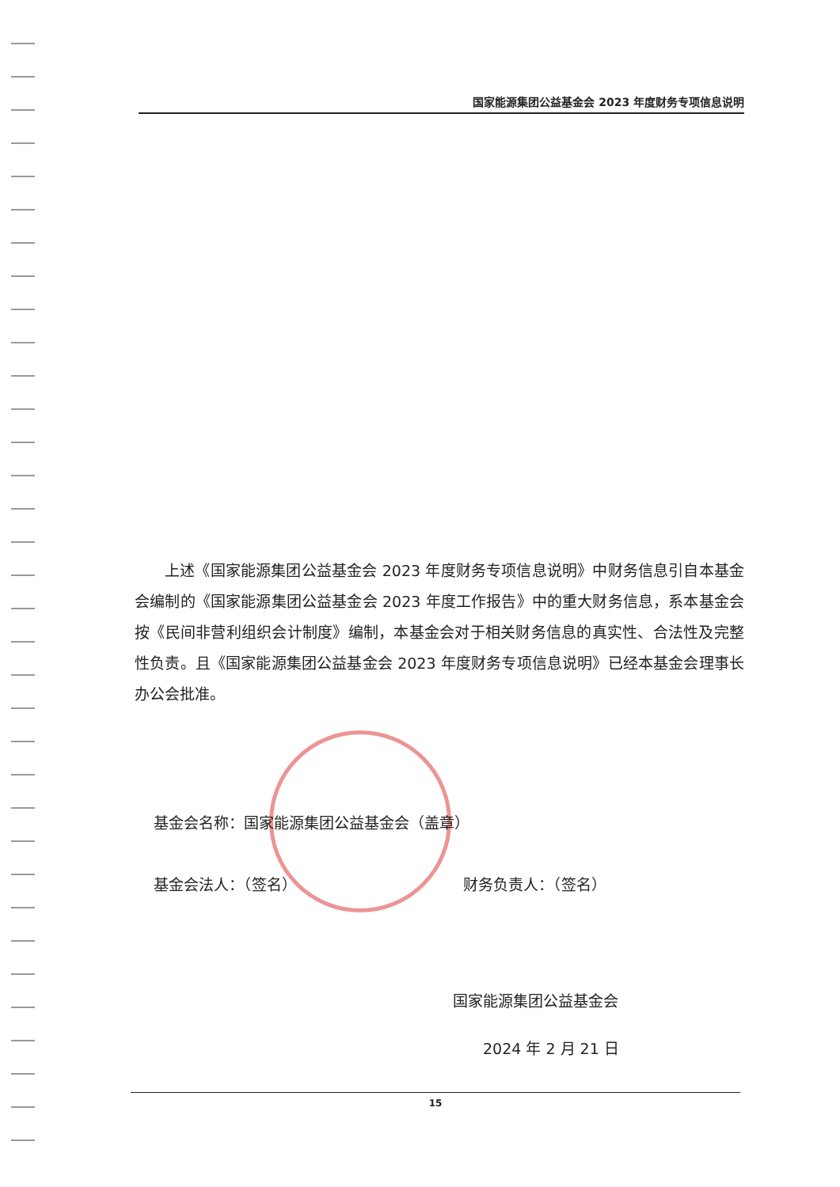国家能源集团公益基金会 2023 年度财务专项信息说明
上述《国家能源集团公益基金会 2023 年度财务专项信息说明》中财务信息引自本基金会编制的《国家能源集团公益基金会 2023 年度工作报告》中的重大财务信息，系本基金会按《民间非营利组织会计制度》编制，本基金会对于相关财务信息的真实性、合法性及完整性负责。且《国家能源集团公益基金会 2023 年度财务专项信息说明》已经本基金会理事长办公会批准。
基金会名称：国家能源集团公益基金会（盖章）
基金会法人：（签名） 财务负责人：（签名）
国家能源集团公益基金会
2024 年 2 月 21 日
15